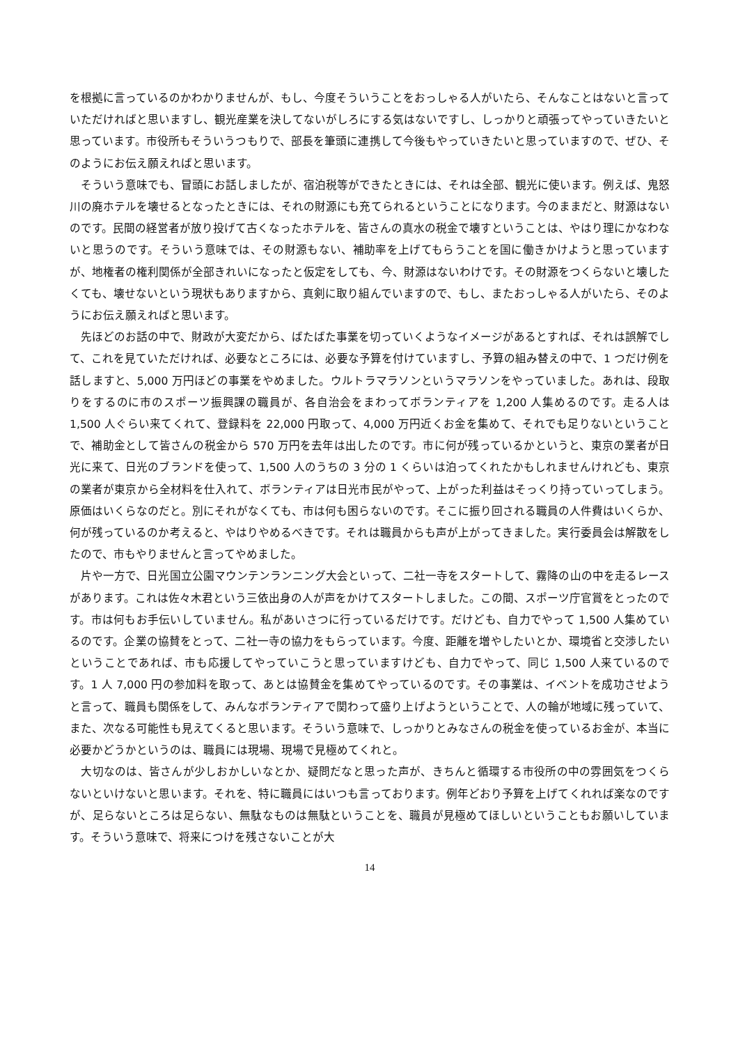を根拠に言っているのかわかりませんが、もし、今度そういうことをおっしゃる人がいたら、そんなことはないと言っていただければと思いますし、観光産業を決してないがしろにする気はないですし、しっかりと頑張ってやっていきたいと思っています。市役所もそういうつもりで、部長を筆頭に連携して今後もやっていきたいと思っていますので、ぜひ、そのようにお伝え願えればと思います。
　そういう意味でも、冒頭にお話しましたが、宿泊税等ができたときには、それは全部、観光に使います。例えば、鬼怒川の廃ホテルを壊せるとなったときには、それの財源にも充てられるということになります。今のままだと、財源はないのです。民間の経営者が放り投げて古くなったホテルを、皆さんの真水の税金で壊すということは、やはり理にかなわないと思うのです。そういう意味では、その財源もない、補助率を上げてもらうことを国に働きかけようと思っていますが、地権者の権利関係が全部きれいになったと仮定をしても、今、財源はないわけです。その財源をつくらないと壊したくても、壊せないという現状もありますから、真剣に取り組んでいますので、もし、またおっしゃる人がいたら、そのようにお伝え願えればと思います。
　先ほどのお話の中で、財政が大変だから、ばたばた事業を切っていくようなイメージがあるとすれば、それは誤解でして、これを見ていただければ、必要なところには、必要な予算を付けていますし、予算の組み替えの中で、1 つだけ例を話しますと、5,000 万円ほどの事業をやめました。ウルトラマラソンというマラソンをやっていました。あれは、段取りをするのに市のスポーツ振興課の職員が、各自治会をまわってボランティアを 1,200 人集めるのです。走る人は 1,500 人ぐらい来てくれて、登録料を 22,000 円取って、4,000 万円近くお金を集めて、それでも足りないということで、補助金として皆さんの税金から 570 万円を去年は出したのです。市に何が残っているかというと、東京の業者が日光に来て、日光のブランドを使って、1,500 人のうちの 3 分の 1 くらいは泊ってくれたかもしれませんけれども、東京の業者が東京から全材料を仕入れて、ボランティアは日光市民がやって、上がった利益はそっくり持っていってしまう。原価はいくらなのだと。別にそれがなくても、市は何も困らないのです。そこに振り回される職員の人件費はいくらか、何が残っているのか考えると、やはりやめるべきです。それは職員からも声が上がってきました。実行委員会は解散をしたので、市もやりませんと言ってやめました。
　片や一方で、日光国立公園マウンテンランニング大会といって、二社一寺をスタートして、霧降の山の中を走るレースがあります。これは佐々木君という三依出身の人が声をかけてスタートしました。この間、スポーツ庁官賞をとったのです。市は何もお手伝いしていません。私があいさつに行っているだけです。だけども、自力でやって 1,500 人集めているのです。企業の協賛をとって、二社一寺の協力をもらっています。今度、距離を増やしたいとか、環境省と交渉したいということであれば、市も応援してやっていこうと思っていますけども、自力でやって、同じ 1,500 人来ているのです。1 人 7,000 円の参加料を取って、あとは協賛金を集めてやっているのです。その事業は、イベントを成功させようと言って、職員も関係をして、みんなボランティアで関わって盛り上げようということで、人の輪が地域に残っていて、また、次なる可能性も見えてくると思います。そういう意味で、しっかりとみなさんの税金を使っているお金が、本当に必要かどうかというのは、職員には現場、現場で見極めてくれと。
　大切なのは、皆さんが少しおかしいなとか、疑問だなと思った声が、きちんと循環する市役所の中の雰囲気をつくらないといけないと思います。それを、特に職員にはいつも言っております。例年どおり予算を上げてくれれば楽なのですが、足らないところは足らない、無駄なものは無駄ということを、職員が見極めてほしいということもお願いしています。そういう意味で、将来につけを残さないことが大
14